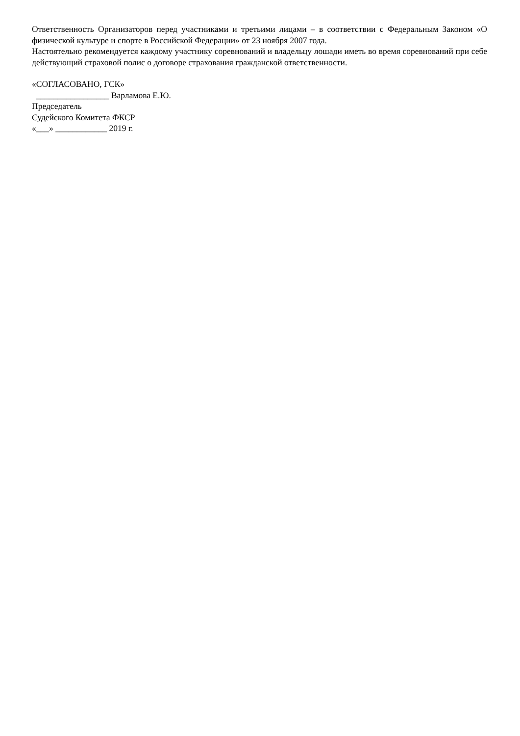Ответственность Организаторов перед участниками и третьими лицами – в соответствии с Федеральным Законом «О физической культуре и спорте в Российской Федерации» от 23 ноября 2007 года.
Настоятельно рекомендуется каждому участнику соревнований и владельцу лошади иметь во время соревнований при себе действующий страховой полис о договоре страхования гражданской ответственности.
«СОГЛАСОВАНО, ГСК»
_________________ Варламова Е.Ю.
Председатель
Судейского Комитета ФКСР
«___» ____________ 2019 г.